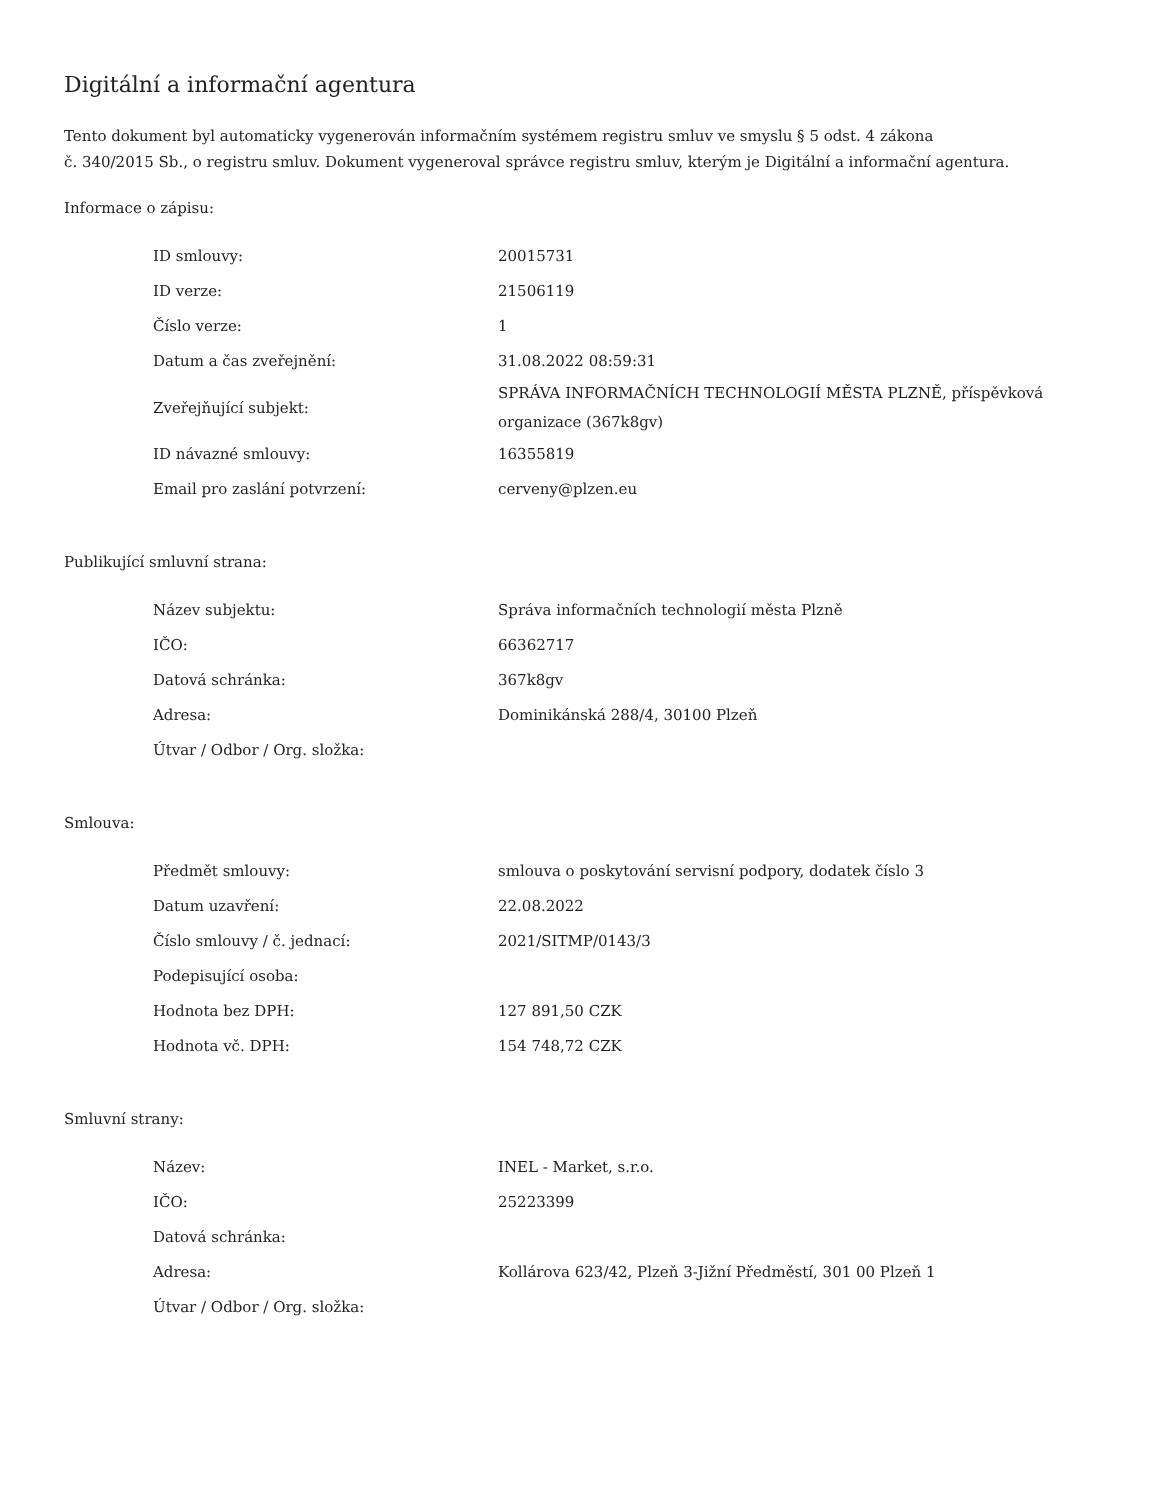Digitální a informační agentura
Tento dokument byl automaticky vygenerován informačním systémem registru smluv ve smyslu § 5 odst. 4 zákona
č. 340/2015 Sb., o registru smluv. Dokument vygeneroval správce registru smluv, kterým je Digitální a informační agentura.
Informace o zápisu:
| ID smlouvy: | 20015731 |
| ID verze: | 21506119 |
| Číslo verze: | 1 |
| Datum a čas zveřejnění: | 31.08.2022 08:59:31 |
| Zveřejňující subjekt: | SPRÁVA INFORMAČNÍCH TECHNOLOGIÍ MĚSTA PLZNĚ, příspěvková organizace (367k8gv) |
| ID návazné smlouvy: | 16355819 |
| Email pro zaslání potvrzení: | cerveny@plzen.eu |
Publikující smluvní strana:
| Název subjektu: | Správa informačních technologií města Plzně |
| IČO: | 66362717 |
| Datová schránka: | 367k8gv |
| Adresa: | Dominikánská 288/4, 30100 Plzeň |
| Útvar / Odbor / Org. složka: | |
Smlouva:
| Předmět smlouvy: | smlouva o poskytování servisní podpory, dodatek číslo 3 |
| Datum uzavření: | 22.08.2022 |
| Číslo smlouvy / č. jednací: | 2021/SITMP/0143/3 |
| Podepisující osoba: | |
| Hodnota bez DPH: | 127 891,50 CZK |
| Hodnota vč. DPH: | 154 748,72 CZK |
Smluvní strany:
| Název: | INEL - Market, s.r.o. |
| IČO: | 25223399 |
| Datová schránka: | |
| Adresa: | Kollárova 623/42, Plzeň 3-Jižní Předměstí, 301 00 Plzeň 1 |
| Útvar / Odbor / Org. složka: | |